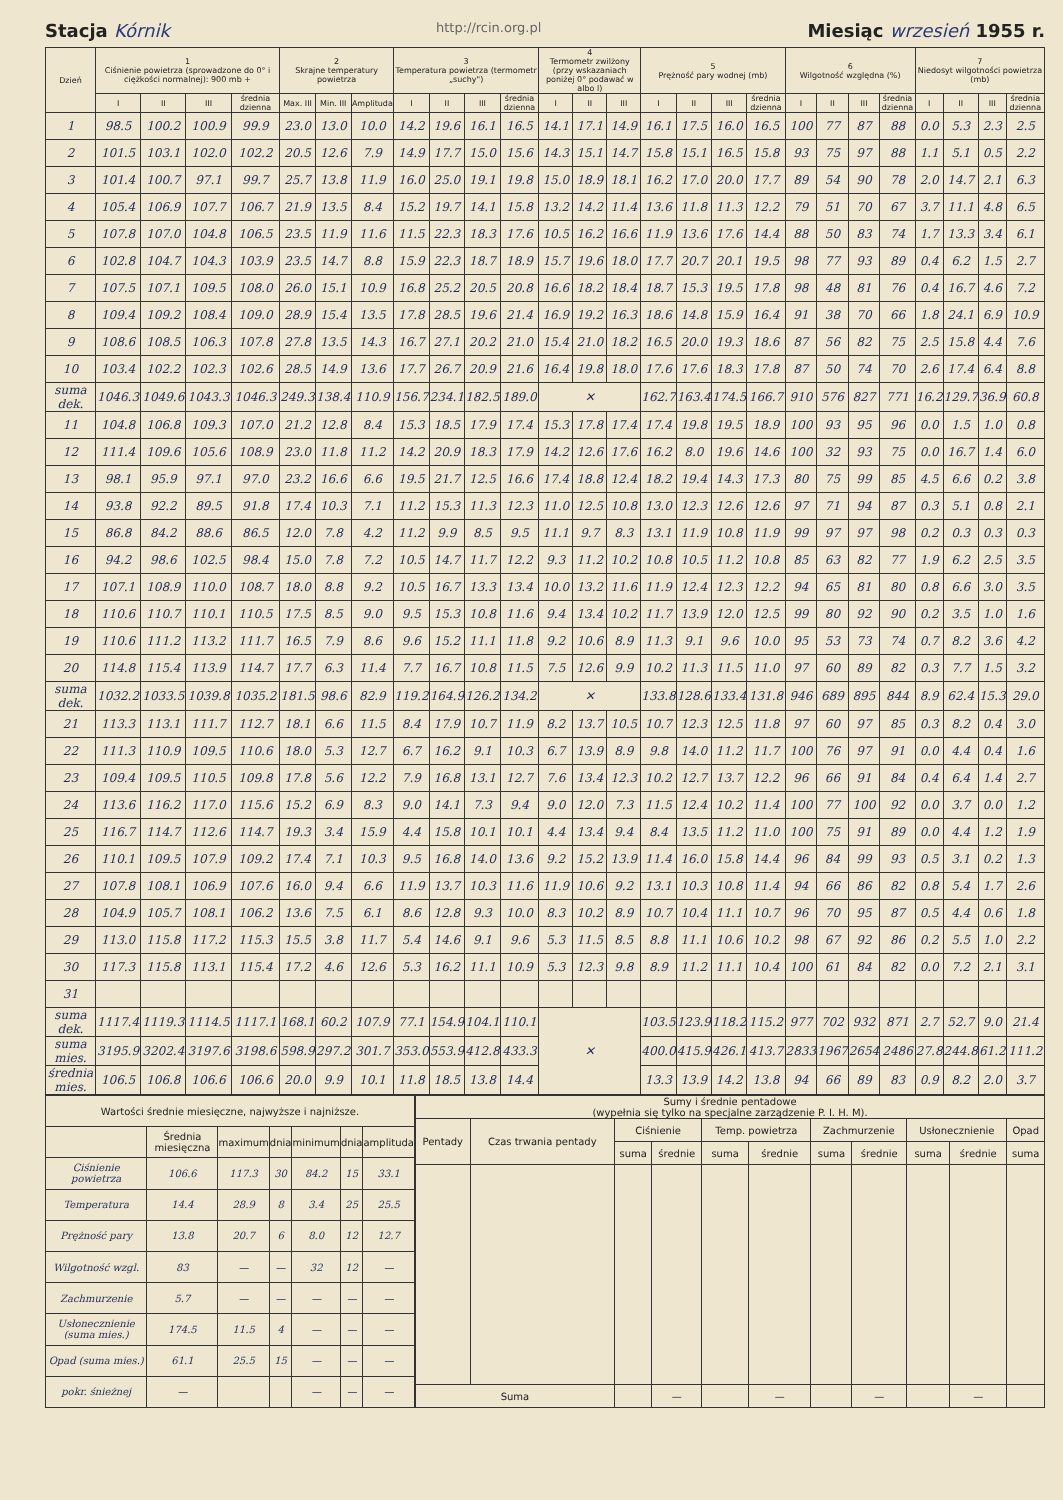Stacja Kórnik http://rcin.org.pl Miesiąc wrzesień 1955 r.
| Dzień | 1 Ciśnienie powietrza (sprowadzone do 0° i ciężkości normalnej): 900 mb + | | | | 2 Skrajne temperatury powietrza | | | 3 Temperatura powietrza (termometr „suchy") | | | | 4 Termometr zwilżony (przy wskazaniach poniżej 0° podawać w albo l) | | | 5 Prężność pary wodnej (mb) | | | | 6 Wilgotność względna (%) | | | | 7 Niedosyt wilgotności powietrza (mb) | | | |
| --- | --- | --- | --- | --- | --- | --- | --- | --- | --- | --- | --- | --- | --- | --- | --- | --- | --- | --- | --- | --- | --- | --- | --- | --- | --- | --- |
| | I | II | III | średnia dzienna | Max. III | Min. III | Amplituda | I | II | III | średnia dzienna | I | II | III | I | II | III | średnia dzienna | I | II | III | średnia dzienna | I | II | III | średnia dzienna |
| 1 | 98.5 | 100.2 | 100.9 | 99.9 | 23.0 | 13.0 | 10.0 | 14.2 | 19.6 | 16.1 | 16.5 | 14.1 | 17.1 | 14.9 | 16.1 | 17.5 | 16.0 | 16.5 | 100 | 77 | 87 | 88 | 0.0 | 5.3 | 2.3 | 2.5 |
| 2 | 101.5 | 103.1 | 102.0 | 102.2 | 20.5 | 12.6 | 7.9 | 14.9 | 17.7 | 15.0 | 15.6 | 14.3 | 15.1 | 14.7 | 15.8 | 15.1 | 16.5 | 15.8 | 93 | 75 | 97 | 88 | 1.1 | 5.1 | 0.5 | 2.2 |
| 3 | 101.4 | 100.7 | 97.1 | 99.7 | 25.7 | 13.8 | 11.9 | 16.0 | 25.0 | 19.1 | 19.8 | 15.0 | 18.9 | 18.1 | 16.2 | 17.0 | 20.0 | 17.7 | 89 | 54 | 90 | 78 | 2.0 | 14.7 | 2.1 | 6.3 |
| 4 | 105.4 | 106.9 | 107.7 | 106.7 | 21.9 | 13.5 | 8.4 | 15.2 | 19.7 | 14.1 | 15.8 | 13.2 | 14.2 | 11.4 | 13.6 | 11.8 | 11.3 | 12.2 | 79 | 51 | 70 | 67 | 3.7 | 11.1 | 4.8 | 6.5 |
| 5 | 107.8 | 107.0 | 104.8 | 106.5 | 23.5 | 11.9 | 11.6 | 11.5 | 22.3 | 18.3 | 17.6 | 10.5 | 16.2 | 16.6 | 11.9 | 13.6 | 17.6 | 14.4 | 88 | 50 | 83 | 74 | 1.7 | 13.3 | 3.4 | 6.1 |
| 6 | 102.8 | 104.7 | 104.3 | 103.9 | 23.5 | 14.7 | 8.8 | 15.9 | 22.3 | 18.7 | 18.9 | 15.7 | 19.6 | 18.0 | 17.7 | 20.7 | 20.1 | 19.5 | 98 | 77 | 93 | 89 | 0.4 | 6.2 | 1.5 | 2.7 |
| 7 | 107.5 | 107.1 | 109.5 | 108.0 | 26.0 | 15.1 | 10.9 | 16.8 | 25.2 | 20.5 | 20.8 | 16.6 | 18.2 | 18.4 | 18.7 | 15.3 | 19.5 | 17.8 | 98 | 48 | 81 | 76 | 0.4 | 16.7 | 4.6 | 7.2 |
| 8 | 109.4 | 109.2 | 108.4 | 109.0 | 28.9 | 15.4 | 13.5 | 17.8 | 28.5 | 19.6 | 21.4 | 16.9 | 19.2 | 16.3 | 18.6 | 14.8 | 15.9 | 16.4 | 91 | 38 | 70 | 66 | 1.8 | 24.1 | 6.9 | 10.9 |
| 9 | 108.6 | 108.5 | 106.3 | 107.8 | 27.8 | 13.5 | 14.3 | 16.7 | 27.1 | 20.2 | 21.0 | 15.4 | 21.0 | 18.2 | 16.5 | 20.0 | 19.3 | 18.6 | 87 | 56 | 82 | 75 | 2.5 | 15.8 | 4.4 | 7.6 |
| 10 | 103.4 | 102.2 | 102.3 | 102.6 | 28.5 | 14.9 | 13.6 | 17.7 | 26.7 | 20.9 | 21.6 | 16.4 | 19.8 | 18.0 | 17.6 | 17.6 | 18.3 | 17.8 | 87 | 50 | 74 | 70 | 2.6 | 17.4 | 6.4 | 8.8 |
| suma dek. | 1046.3 | 1049.6 | 1043.3 | 1046.3 | 249.3 | 138.4 | 110.9 | 156.7 | 234.1 | 182.5 | 189.0 | ✕ | | | 162.7 | 163.4 | 174.5 | 166.7 | 910 | 576 | 827 | 771 | 16.2 | 129.7 | 36.9 | 60.8 |
| 11 | 104.8 | 106.8 | 109.3 | 107.0 | 21.2 | 12.8 | 8.4 | 15.3 | 18.5 | 17.9 | 17.4 | 15.3 | 17.8 | 17.4 | 17.4 | 19.8 | 19.5 | 18.9 | 100 | 93 | 95 | 96 | 0.0 | 1.5 | 1.0 | 0.8 |
| 12 | 111.4 | 109.6 | 105.6 | 108.9 | 23.0 | 11.8 | 11.2 | 14.2 | 20.9 | 18.3 | 17.9 | 14.2 | 12.6 | 17.6 | 16.2 | 8.0 | 19.6 | 14.6 | 100 | 32 | 93 | 75 | 0.0 | 16.7 | 1.4 | 6.0 |
| 13 | 98.1 | 95.9 | 97.1 | 97.0 | 23.2 | 16.6 | 6.6 | 19.5 | 21.7 | 12.5 | 16.6 | 17.4 | 18.8 | 12.4 | 18.2 | 19.4 | 14.3 | 17.3 | 80 | 75 | 99 | 85 | 4.5 | 6.6 | 0.2 | 3.8 |
| 14 | 93.8 | 92.2 | 89.5 | 91.8 | 17.4 | 10.3 | 7.1 | 11.2 | 15.3 | 11.3 | 12.3 | 11.0 | 12.5 | 10.8 | 13.0 | 12.3 | 12.6 | 12.6 | 97 | 71 | 94 | 87 | 0.3 | 5.1 | 0.8 | 2.1 |
| 15 | 86.8 | 84.2 | 88.6 | 86.5 | 12.0 | 7.8 | 4.2 | 11.2 | 9.9 | 8.5 | 9.5 | 11.1 | 9.7 | 8.3 | 13.1 | 11.9 | 10.8 | 11.9 | 99 | 97 | 97 | 98 | 0.2 | 0.3 | 0.3 | 0.3 |
| 16 | 94.2 | 98.6 | 102.5 | 98.4 | 15.0 | 7.8 | 7.2 | 10.5 | 14.7 | 11.7 | 12.2 | 9.3 | 11.2 | 10.2 | 10.8 | 10.5 | 11.2 | 10.8 | 85 | 63 | 82 | 77 | 1.9 | 6.2 | 2.5 | 3.5 |
| 17 | 107.1 | 108.9 | 110.0 | 108.7 | 18.0 | 8.8 | 9.2 | 10.5 | 16.7 | 13.3 | 13.4 | 10.0 | 13.2 | 11.6 | 11.9 | 12.4 | 12.3 | 12.2 | 94 | 65 | 81 | 80 | 0.8 | 6.6 | 3.0 | 3.5 |
| 18 | 110.6 | 110.7 | 110.1 | 110.5 | 17.5 | 8.5 | 9.0 | 9.5 | 15.3 | 10.8 | 11.6 | 9.4 | 13.4 | 10.2 | 11.7 | 13.9 | 12.0 | 12.5 | 99 | 80 | 92 | 90 | 0.2 | 3.5 | 1.0 | 1.6 |
| 19 | 110.6 | 111.2 | 113.2 | 111.7 | 16.5 | 7.9 | 8.6 | 9.6 | 15.2 | 11.1 | 11.8 | 9.2 | 10.6 | 8.9 | 11.3 | 9.1 | 9.6 | 10.0 | 95 | 53 | 73 | 74 | 0.7 | 8.2 | 3.6 | 4.2 |
| 20 | 114.8 | 115.4 | 113.9 | 114.7 | 17.7 | 6.3 | 11.4 | 7.7 | 16.7 | 10.8 | 11.5 | 7.5 | 12.6 | 9.9 | 10.2 | 11.3 | 11.5 | 11.0 | 97 | 60 | 89 | 82 | 0.3 | 7.7 | 1.5 | 3.2 |
| suma dek. | 1032.2 | 1033.5 | 1039.8 | 1035.2 | 181.5 | 98.6 | 82.9 | 119.2 | 164.9 | 126.2 | 134.2 | ✕ | | | 133.8 | 128.6 | 133.4 | 131.8 | 946 | 689 | 895 | 844 | 8.9 | 62.4 | 15.3 | 29.0 |
| 21 | 113.3 | 113.1 | 111.7 | 112.7 | 18.1 | 6.6 | 11.5 | 8.4 | 17.9 | 10.7 | 11.9 | 8.2 | 13.7 | 10.5 | 10.7 | 12.3 | 12.5 | 11.8 | 97 | 60 | 97 | 85 | 0.3 | 8.2 | 0.4 | 3.0 |
| 22 | 111.3 | 110.9 | 109.5 | 110.6 | 18.0 | 5.3 | 12.7 | 6.7 | 16.2 | 9.1 | 10.3 | 6.7 | 13.9 | 8.9 | 9.8 | 14.0 | 11.2 | 11.7 | 100 | 76 | 97 | 91 | 0.0 | 4.4 | 0.4 | 1.6 |
| 23 | 109.4 | 109.5 | 110.5 | 109.8 | 17.8 | 5.6 | 12.2 | 7.9 | 16.8 | 13.1 | 12.7 | 7.6 | 13.4 | 12.3 | 10.2 | 12.7 | 13.7 | 12.2 | 96 | 66 | 91 | 84 | 0.4 | 6.4 | 1.4 | 2.7 |
| 24 | 113.6 | 116.2 | 117.0 | 115.6 | 15.2 | 6.9 | 8.3 | 9.0 | 14.1 | 7.3 | 9.4 | 9.0 | 12.0 | 7.3 | 11.5 | 12.4 | 10.2 | 11.4 | 100 | 77 | 100 | 92 | 0.0 | 3.7 | 0.0 | 1.2 |
| 25 | 116.7 | 114.7 | 112.6 | 114.7 | 19.3 | 3.4 | 15.9 | 4.4 | 15.8 | 10.1 | 10.1 | 4.4 | 13.4 | 9.4 | 8.4 | 13.5 | 11.2 | 11.0 | 100 | 75 | 91 | 89 | 0.0 | 4.4 | 1.2 | 1.9 |
| 26 | 110.1 | 109.5 | 107.9 | 109.2 | 17.4 | 7.1 | 10.3 | 9.5 | 16.8 | 14.0 | 13.6 | 9.2 | 15.2 | 13.9 | 11.4 | 16.0 | 15.8 | 14.4 | 96 | 84 | 99 | 93 | 0.5 | 3.1 | 0.2 | 1.3 |
| 27 | 107.8 | 108.1 | 106.9 | 107.6 | 16.0 | 9.4 | 6.6 | 11.9 | 13.7 | 10.3 | 11.6 | 11.9 | 10.6 | 9.2 | 13.1 | 10.3 | 10.8 | 11.4 | 94 | 66 | 86 | 82 | 0.8 | 5.4 | 1.7 | 2.6 |
| 28 | 104.9 | 105.7 | 108.1 | 106.2 | 13.6 | 7.5 | 6.1 | 8.6 | 12.8 | 9.3 | 10.0 | 8.3 | 10.2 | 8.9 | 10.7 | 10.4 | 11.1 | 10.7 | 96 | 70 | 95 | 87 | 0.5 | 4.4 | 0.6 | 1.8 |
| 29 | 113.0 | 115.8 | 117.2 | 115.3 | 15.5 | 3.8 | 11.7 | 5.4 | 14.6 | 9.1 | 9.6 | 5.3 | 11.5 | 8.5 | 8.8 | 11.1 | 10.6 | 10.2 | 98 | 67 | 92 | 86 | 0.2 | 5.5 | 1.0 | 2.2 |
| 30 | 117.3 | 115.8 | 113.1 | 115.4 | 17.2 | 4.6 | 12.6 | 5.3 | 16.2 | 11.1 | 10.9 | 5.3 | 12.3 | 9.8 | 8.9 | 11.2 | 11.1 | 10.4 | 100 | 61 | 84 | 82 | 0.0 | 7.2 | 2.1 | 3.1 |
| 31 | | | | | | | | | | | | | | | | | | | | | | | | | | |
| suma dek. | 1117.4 | 1119.3 | 1114.5 | 1117.1 | 168.1 | 60.2 | 107.9 | 77.1 | 154.9 | 104.1 | 110.1 | ✕ | | | 103.5 | 123.9 | 118.2 | 115.2 | 977 | 702 | 932 | 871 | 2.7 | 52.7 | 9.0 | 21.4 |
| suma mies. | 3195.9 | 3202.4 | 3197.6 | 3198.6 | 598.9 | 297.2 | 301.7 | 353.0 | 553.9 | 412.8 | 433.3 | | | | 400.0 | 415.9 | 426.1 | 413.7 | 2833 | 1967 | 2654 | 2486 | 27.8 | 244.8 | 61.2 | 111.2 |
| średnia mies. | 106.5 | 106.8 | 106.6 | 106.6 | 20.0 | 9.9 | 10.1 | 11.8 | 18.5 | 13.8 | 14.4 | | | | 13.3 | 13.9 | 14.2 | 13.8 | 94 | 66 | 89 | 83 | 0.9 | 8.2 | 2.0 | 3.7 |
| Wartości średnie miesięczne, najwyższe i najniższe. | | | | | | |
| --- | --- | --- | --- | --- | --- | --- |
| | Średnia miesięczna | maximum | dnia | minimum | dnia | amplituda |
| Ciśnienie powietrza | 106.6 | 117.3 | 30 | 84.2 | 15 | 33.1 |
| Temperatura | 14.4 | 28.9 | 8 | 3.4 | 25 | 25.5 |
| Prężność pary | 13.8 | 20.7 | 6 | 8.0 | 12 | 12.7 |
| Wilgotność wzgl. | 83 | — | — | 32 | 12 | — |
| Zachmurzenie | 5.7 | — | — | — | — | — |
| Usłonecznienie (suma mies.) | 174.5 | 11.5 | 4 | — | — | — |
| Opad (suma mies.) | 61.1 | 25.5 | 15 | — | — | — |
| pokr. śnieżnej | — | | | — | — | — |
| Sumy i średnie pentadowe (wypełnia się tylko na specjalne zarządzenie P. I. H. M). | | | | | | | | | | |
| --- | --- | --- | --- | --- | --- | --- | --- | --- | --- | --- |
| Pentady | Czas trwania pentady | Ciśnienie | | Temp. powietrza | | Zachmurzenie | | Usłonecznienie | | Opad |
| | | suma | średnie | suma | średnie | suma | średnie | suma | średnie | suma |
| Suma | | | — | | — | | — | | — | |